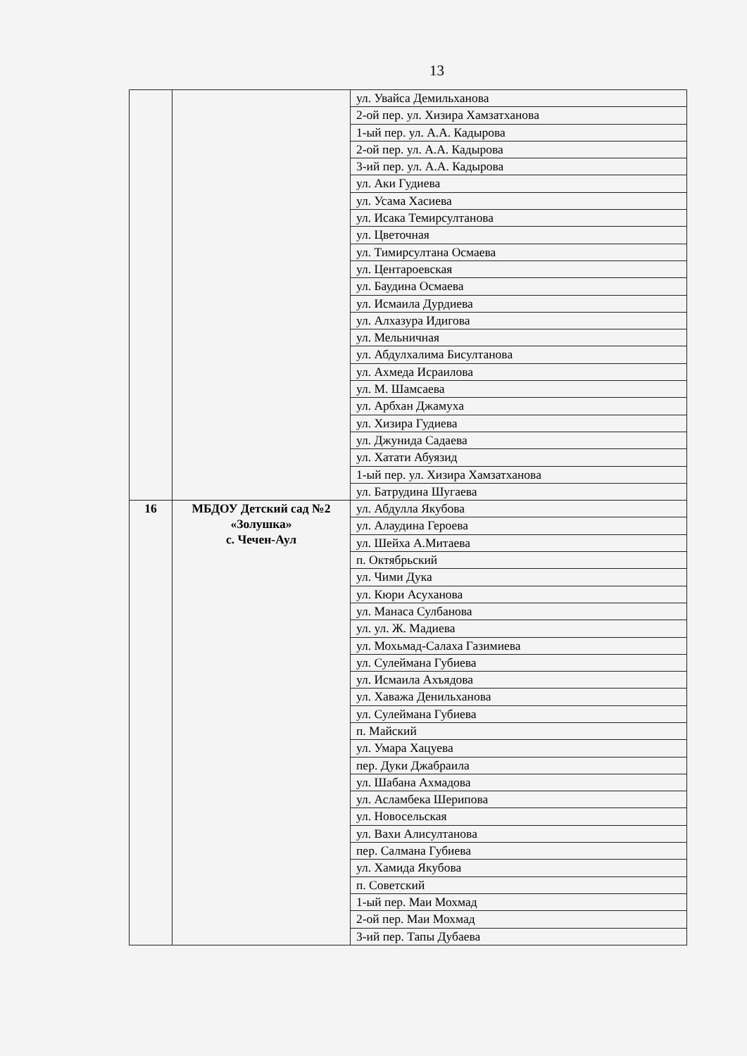13
| | | ул. Увайса Демильханова |
| | | 2-ой пер. ул. Хизира Хамзатханова |
| | | 1-ый пер. ул. А.А. Кадырова |
| | | 2-ой пер. ул. А.А. Кадырова |
| | | 3-ий пер. ул. А.А. Кадырова |
| | | ул. Аки Гудиева |
| | | ул. Усама Хасиева |
| | | ул. Исака Темирсултанова |
| | | ул. Цветочная |
| | | ул. Тимирсултана Осмаева |
| | | ул. Центароевская |
| | | ул. Баудина Осмаева |
| | | ул. Исмаила Дурдиева |
| | | ул. Алхазура Идигова |
| | | ул. Мельничная |
| | | ул. Абдулхалима Бисултанова |
| | | ул. Ахмеда Исраилова |
| | | ул. М. Шамсаева |
| | | ул. Арбхан Джамуха |
| | | ул. Хизира Гудиева |
| | | ул. Джунида Садаева |
| | | ул. Хатати Абуязид |
| | | 1-ый пер. ул. Хизира Хамзатханова |
| | | ул. Батрудина Шугаева |
| 16 | МБДОУ Детский сад №2 «Золушка» с. Чечен-Аул | ул. Абдулла Якубова |
| | | ул. Алаудина Героева |
| | | ул. Шейха А.Митаева |
| | | п. Октябрьский |
| | | ул. Чими Дука |
| | | ул. Кюри Асуханова |
| | | ул. Манаса Сулбанова |
| | | ул. ул. Ж. Мадиева |
| | | ул. Мохьмад-Салаха Газимиева |
| | | ул. Сулеймана Губиева |
| | | ул. Исмаила Ахъядова |
| | | ул. Хаважа Денильханова |
| | | ул. Сулеймана Губиева |
| | | п. Майский |
| | | ул. Умара Хацуева |
| | | пер. Дуки Джабраила |
| | | ул. Шабана Ахмадова |
| | | ул. Асламбека Шерипова |
| | | ул. Новосельская |
| | | ул. Вахи Алисултанова |
| | | пер. Салмана Губиева |
| | | ул. Хамида Якубова |
| | | п. Советский |
| | | 1-ый пер. Маи Мохмад |
| | | 2-ой пер. Маи Мохмад |
| | | 3-ий пер. Тапы Дубаева |